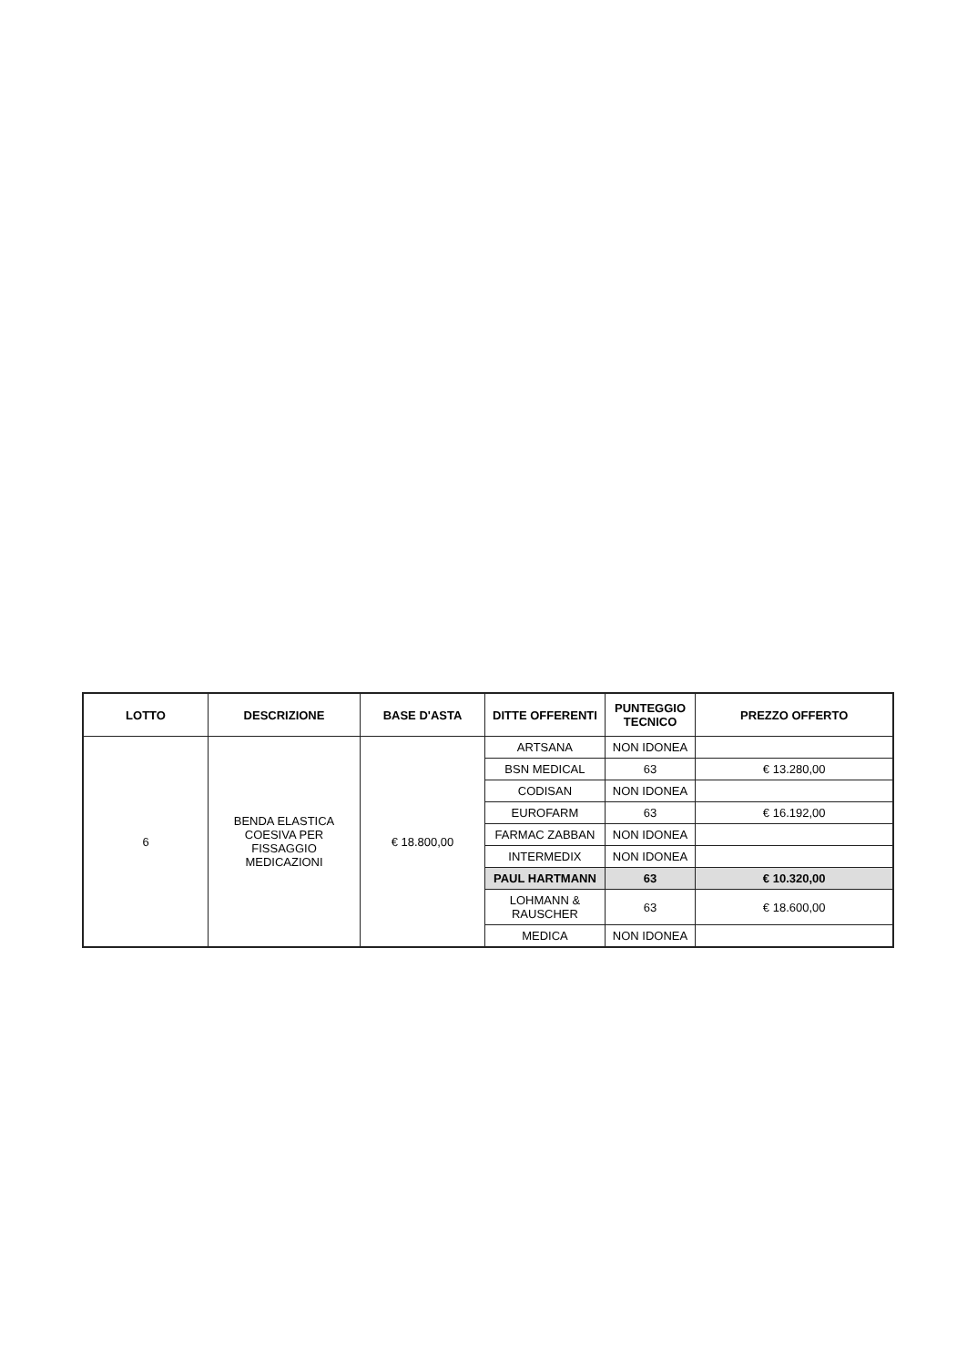| LOTTO | DESCRIZIONE | BASE D'ASTA | DITTE OFFERENTI | PUNTEGGIO TECNICO | PREZZO OFFERTO |
| --- | --- | --- | --- | --- | --- |
| 6 | BENDA ELASTICA COESIVA PER FISSAGGIO MEDICAZIONI | € 18.800,00 | ARTSANA | NON IDONEA | |
| | | | BSN MEDICAL | 63 | € 13.280,00 |
| | | | CODISAN | NON IDONEA | |
| | | | EUROFARM | 63 | € 16.192,00 |
| | | | FARMAC ZABBAN | NON IDONEA | |
| | | | INTERMEDIX | NON IDONEA | |
| | | | PAUL HARTMANN | 63 | € 10.320,00 |
| | | | LOHMANN & RAUSCHER | 63 | € 18.600,00 |
| | | | MEDICA | NON IDONEA | |